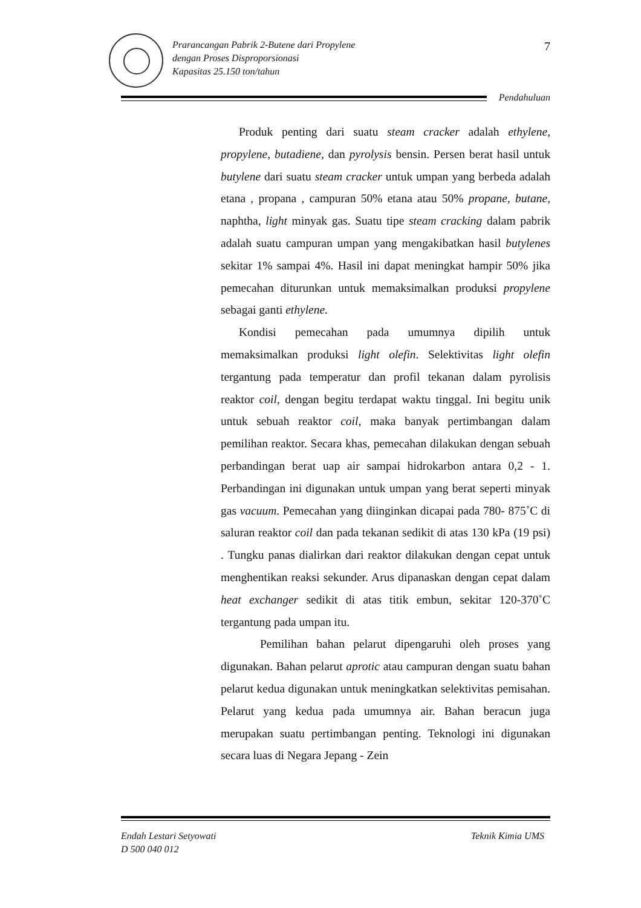Prarancangan Pabrik 2-Butene dari Propylene
dengan Proses Disproporsionasi
Kapasitas 25.150 ton/tahun
7
Pendahuluan
Produk penting dari suatu steam cracker adalah ethylene, propylene, butadiene, dan pyrolysis bensin. Persen berat hasil untuk butylene dari suatu steam cracker untuk umpan yang berbeda adalah etana , propana , campuran 50% etana atau 50% propane, butane, naphtha, light minyak gas. Suatu tipe steam cracking dalam pabrik adalah suatu campuran umpan yang mengakibatkan hasil butylenes sekitar 1% sampai 4%. Hasil ini dapat meningkat hampir 50% jika pemecahan diturunkan untuk memaksimalkan produksi propylene sebagai ganti ethylene.
Kondisi pemecahan pada umumnya dipilih untuk memaksimalkan produksi light olefin. Selektivitas light olefin tergantung pada temperatur dan profil tekanan dalam pyrolisis reaktor coil, dengan begitu terdapat waktu tinggal. Ini begitu unik untuk sebuah reaktor coil, maka banyak pertimbangan dalam pemilihan reaktor. Secara khas, pemecahan dilakukan dengan sebuah perbandingan berat uap air sampai hidrokarbon antara 0,2 - 1. Perbandingan ini digunakan untuk umpan yang berat seperti minyak gas vacuum. Pemecahan yang diinginkan dicapai pada 780- 875˚C di saluran reaktor coil dan pada tekanan sedikit di atas 130 kPa (19 psi) . Tungku panas dialirkan dari reaktor dilakukan dengan cepat untuk menghentikan reaksi sekunder. Arus dipanaskan dengan cepat dalam heat exchanger sedikit di atas titik embun, sekitar 120-370˚C tergantung pada umpan itu.
Pemilihan bahan pelarut dipengaruhi oleh proses yang digunakan. Bahan pelarut aprotic atau campuran dengan suatu bahan pelarut kedua digunakan untuk meningkatkan selektivitas pemisahan. Pelarut yang kedua pada umumnya air. Bahan beracun juga merupakan suatu pertimbangan penting. Teknologi ini digunakan secara luas di Negara Jepang - Zein
Endah Lestari Setyowati
D 500 040 012
Teknik Kimia UMS